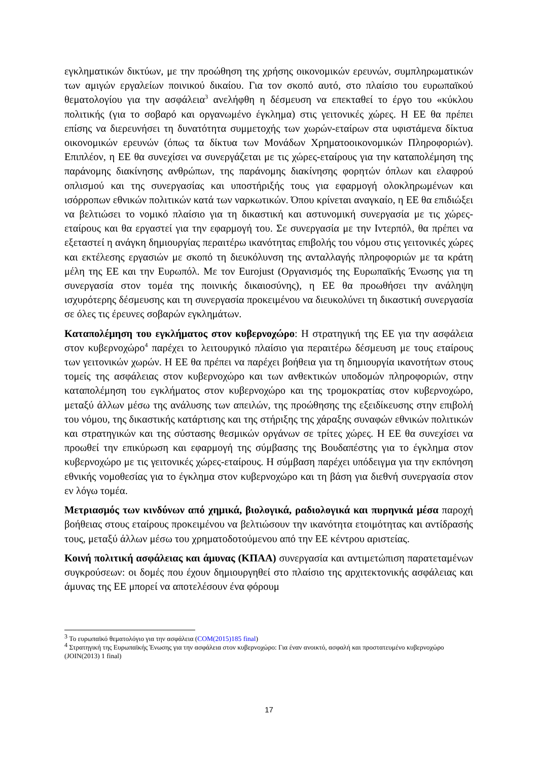εγκληματικών δικτύων, με την προώθηση της χρήσης οικονομικών ερευνών, συμπληρωματικών των αμιγών εργαλείων ποινικού δικαίου. Για τον σκοπό αυτό, στο πλαίσιο του ευρωπαϊκού θεματολογίου για την ασφάλεια<sup>3</sup> ανελήφθη η δέσμευση να επεκταθεί το έργο του «κύκλου πολιτικής (για το σοβαρό και οργανωμένο έγκλημα) στις γειτονικές χώρες. Η ΕΕ θα πρέπει επίσης να διερευνήσει τη δυνατότητα συμμετοχής των χωρών-εταίρων στα υφιστάμενα δίκτυα οικονομικών ερευνών (όπως τα δίκτυα των Μονάδων Χρηματοοικονομικών Πληροφοριών). Επιπλέον, η ΕΕ θα συνεχίσει να συνεργάζεται με τις χώρες-εταίρους για την καταπολέμηση της παράνομης διακίνησης ανθρώπων, της παράνομης διακίνησης φορητών όπλων και ελαφρού οπλισμού και της συνεργασίας και υποστήριξής τους για εφαρμογή ολοκληρωμένων και ισόρροπων εθνικών πολιτικών κατά των ναρκωτικών. Όπου κρίνεται αναγκαίο, η ΕΕ θα επιδιώξει να βελτιώσει το νομικό πλαίσιο για τη δικαστική και αστυνομική συνεργασία με τις χώρες-εταίρους και θα εργαστεί για την εφαρμογή του. Σε συνεργασία με την Ιντερπόλ, θα πρέπει να εξεταστεί η ανάγκη δημιουργίας περαιτέρω ικανότητας επιβολής του νόμου στις γειτονικές χώρες και εκτέλεσης εργασιών με σκοπό τη διευκόλυνση της ανταλλαγής πληροφοριών με τα κράτη μέλη της ΕΕ και την Ευρωπόλ. Με τον Eurojust (Οργανισμός της Ευρωπαϊκής Ένωσης για τη συνεργασία στον τομέα της ποινικής δικαιοσύνης), η ΕΕ θα προωθήσει την ανάληψη ισχυρότερης δέσμευσης και τη συνεργασία προκειμένου να διευκολύνει τη δικαστική συνεργασία σε όλες τις έρευνες σοβαρών εγκλημάτων.
Καταπολέμηση του εγκλήματος στον κυβερνοχώρο: Η στρατηγική της ΕΕ για την ασφάλεια στον κυβερνοχώρο<sup>4</sup> παρέχει το λειτουργικό πλαίσιο για περαιτέρω δέσμευση με τους εταίρους των γειτονικών χωρών. Η ΕΕ θα πρέπει να παρέχει βοήθεια για τη δημιουργία ικανοτήτων στους τομείς της ασφάλειας στον κυβερνοχώρο και των ανθεκτικών υποδομών πληροφοριών, στην καταπολέμηση του εγκλήματος στον κυβερνοχώρο και της τρομοκρατίας στον κυβερνοχώρο, μεταξύ άλλων μέσω της ανάλυσης των απειλών, της προώθησης της εξειδίκευσης στην επιβολή του νόμου, της δικαστικής κατάρτισης και της στήριξης της χάραξης συναφών εθνικών πολιτικών και στρατηγικών και της σύστασης θεσμικών οργάνων σε τρίτες χώρες. Η ΕΕ θα συνεχίσει να προωθεί την επικύρωση και εφαρμογή της σύμβασης της Βουδαπέστης για το έγκλημα στον κυβερνοχώρο με τις γειτονικές χώρες-εταίρους. Η σύμβαση παρέχει υπόδειγμα για την εκπόνηση εθνικής νομοθεσίας για το έγκλημα στον κυβερνοχώρο και τη βάση για διεθνή συνεργασία στον εν λόγω τομέα.
Μετριασμός των κινδύνων από χημικά, βιολογικά, ραδιολογικά και πυρηνικά μέσα παροχή βοήθειας στους εταίρους προκειμένου να βελτιώσουν την ικανότητα ετοιμότητας και αντίδρασής τους, μεταξύ άλλων μέσω του χρηματοδοτούμενου από την ΕΕ κέντρου αριστείας.
Κοινή πολιτική ασφάλειας και άμυνας (ΚΠΑΑ) συνεργασία και αντιμετώπιση παρατεταμένων συγκρούσεων: οι δομές που έχουν δημιουργηθεί στο πλαίσιο της αρχιτεκτονικής ασφάλειας και άμυνας της ΕΕ μπορεί να αποτελέσουν ένα φόρουμ
<sup>3</sup> Το ευρωπαϊκό θεματολόγιο για την ασφάλεια (COM(2015)185 final)
<sup>4</sup> Στρατηγική της Ευρωπαϊκής Ένωσης για την ασφάλεια στον κυβερνοχώρο: Για έναν ανοικτό, ασφαλή και προστατευμένο κυβερνοχώρο (JOIN(2013) 1 final)
17